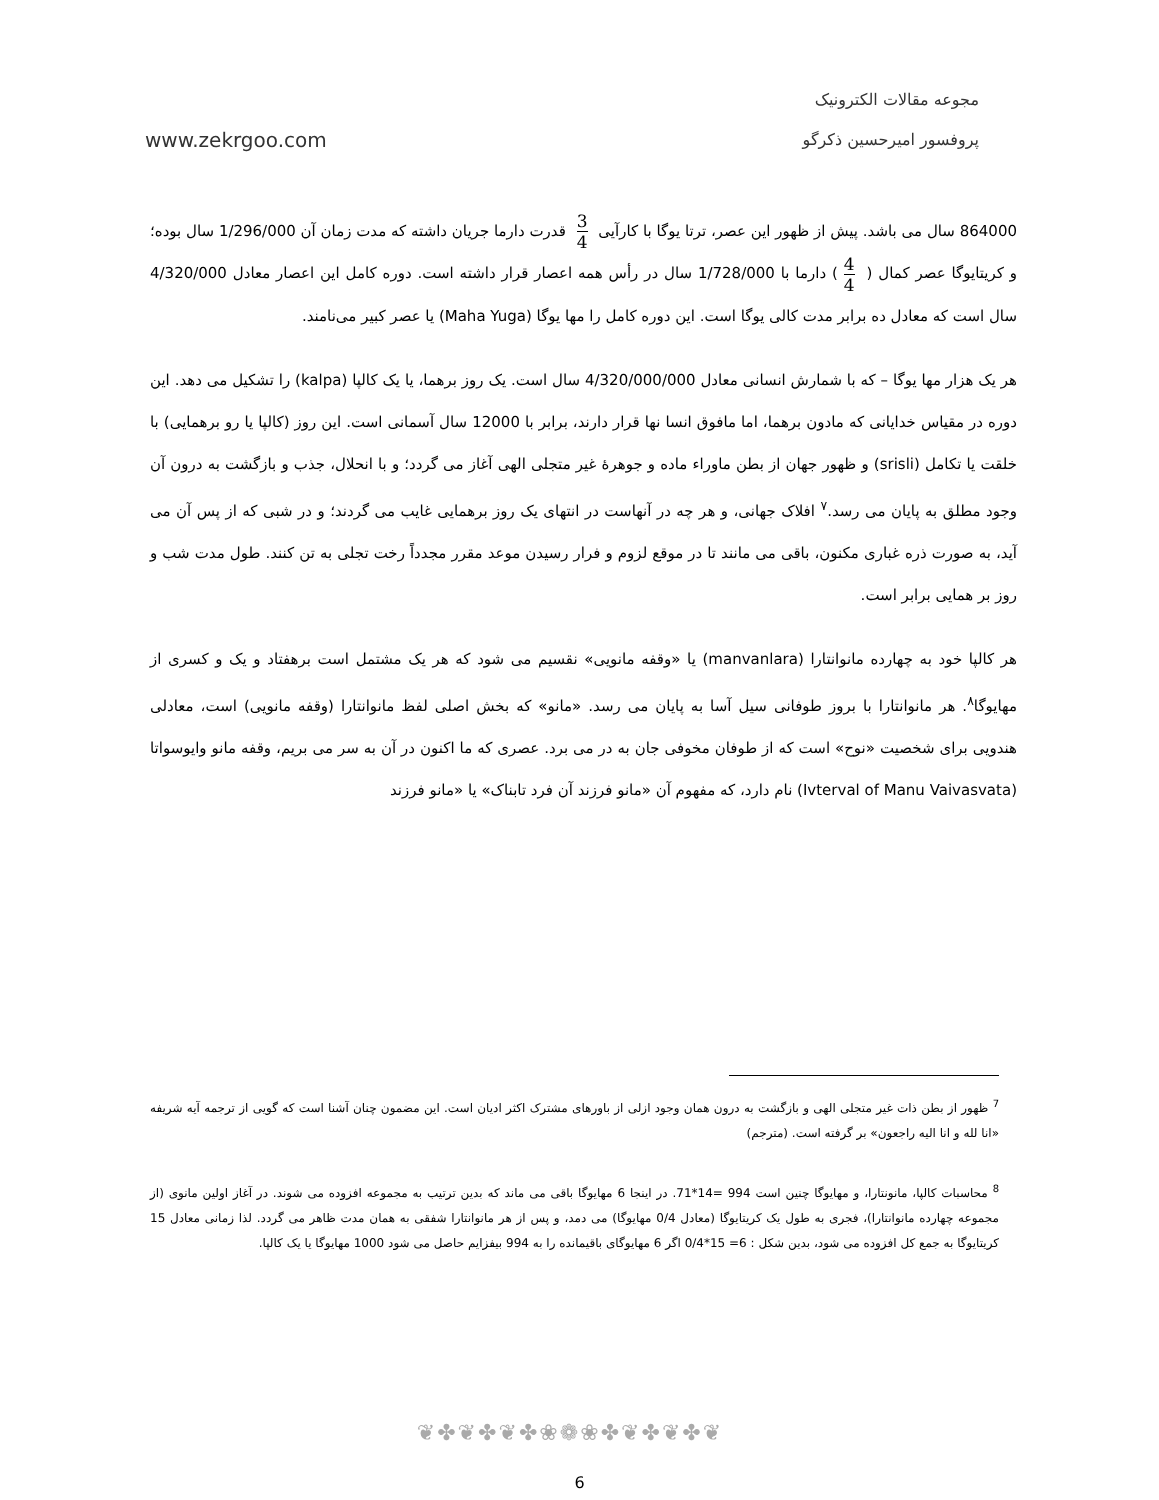www.zekrgoo.com
مجوعه مقالات الکترونیک
پروفسور امیرحسین ذکرگو
864000 سال می باشد. پیش از ظهور این عصر، ترتا یوگا با کارآیی 3 4 قدرت دارما جریان داشته که مدت زمان آن 1/296/000 سال بوده؛ و کریتایوگا عصر کمال ( 4 4) دارما با 1/728/000 سال در رأس همه اعصار قرار داشته است. دوره کامل این اعصار معادل 4/320/000 سال است که معادل ده برابر مدت کالی یوگا است. این دوره کامل را مها یوگا (Maha Yuga) یا عصر کبیر می‌نامند.
هر یک هزار مها یوگا – که با شمارش انسانی معادل 4/320/000/000 سال است. یک روز برهما، یا یک کالپا (kalpa) را تشکیل می دهد. این دوره در مقیاس خدایانی که مادون برهما، اما مافوق انسا نها قرار دارند، برابر با 12000 سال آسمانی است. این روز (کالپا یا رو برهمایی) با خلقت یا تکامل (srisli) و ظهور جهان از بطن ماوراء ماده و جوهرهٔ غیر متجلی الهی آغاز می گردد؛ و با انحلال، جذب و بازگشت به درون آن وجود مطلق به پایان می رسد.<sup>۷</sup> افلاک جهانی، و هر چه در آنهاست در انتهای یک روز برهمایی غایب می گردند؛ و در شبی که از پس آن می آید، به صورت ذره غباری مکنون، باقی می مانند تا در موقع لزوم و فرار رسیدن موعد مقرر مجدداً رخت تجلی به تن کنند. طول مدت شب و روز بر همایی برابر است.
هر کالپا خود به چهارده مانوانتارا (manvanlara) یا «وقفه مانویی» نقسیم می شود که هر یک مشتمل است برهفتاد و یک و کسری از مهایوگا<sup>۸</sup>. هر مانوانتارا با بروز طوفانی سیل آسا به پایان می رسد. «مانو» که بخش اصلی لفظ مانوانتارا (وقفه مانویی) است، معادلی هندویی برای شخصیت «نوح» است که از طوفان مخوفی جان به در می برد. عصری که ما اکنون در آن به سر می بریم، وقفه مانو وایوسواتا (Ivterval of Manu Vaivasvata) نام دارد، که مفهوم آن «مانو فرزند آن فرد تابناک» یا «مانو فرزند
<sup>7</sup> ظهور از بطن ذات غیر متجلی الهی و بازگشت به درون همان وجود ازلی از باورهای مشترک اکثر ادیان است. این مضمون چنان آشنا است که گویی از ترجمه آیه شریفه «انا لله و انا الیه راجعون» بر گرفته است. (مترجم)
<sup>8</sup> محاسبات کالپا، مانونتارا، و مهایوگا چنین است 994 =14*71. در اینجا 6 مهایوگا باقی می ماند که بدین ترتیب به مجموعه افزوده می شوند. در آغاز اولین مانوی (از مجموعه چهارده مانوانتارا)، فجری به طول یک کریتایوگا (معادل 0/4 مهایوگا) می دمد، و پس از هر مانوانتارا شفقی به همان مدت ظاهر می گردد. لذا زمانی معادل 15 کریتایوگا به جمع کل افزوده می شود، بدین شکل : 6= 15*0/4 اگر 6 مهایوگای باقیمانده را به 994 بیفزایم حاصل می شود 1000 مهایوگا یا یک کالپا.
❦✤❦✤❦✤❀❁❀✤❦✤❦✤❦
6